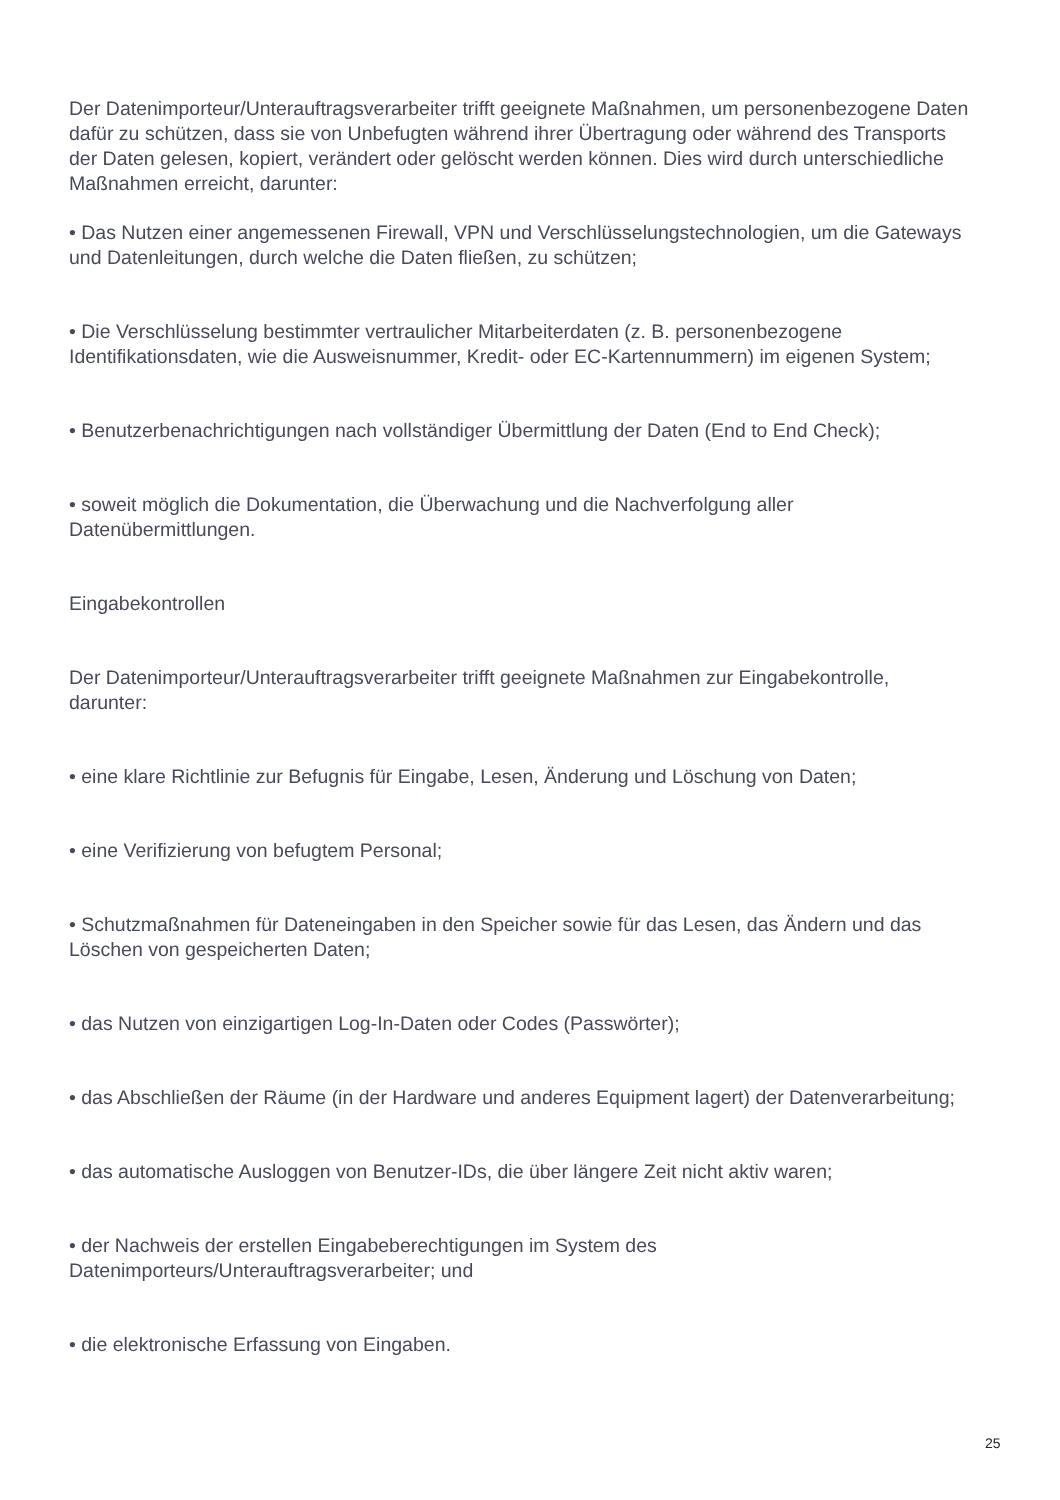Der Datenimporteur/Unterauftragsverarbeiter trifft geeignete Maßnahmen, um personenbezogene Daten dafür zu schützen, dass sie von Unbefugten während ihrer Übertragung oder während des Transports der Daten gelesen, kopiert, verändert oder gelöscht werden können. Dies wird durch unterschiedliche Maßnahmen erreicht, darunter:
• Das Nutzen einer angemessenen Firewall, VPN und Verschlüsselungstechnologien, um die Gateways und Datenleitungen, durch welche die Daten fließen, zu schützen;
• Die Verschlüsselung bestimmter vertraulicher Mitarbeiterdaten (z. B. personenbezogene Identifikationsdaten, wie die Ausweisnummer, Kredit- oder EC-Kartennummern) im eigenen System;
• Benutzerbenachrichtigungen nach vollständiger Übermittlung der Daten (End to End Check);
• soweit möglich die Dokumentation, die Überwachung und die Nachverfolgung aller Datenübermittlungen.
Eingabekontrollen
Der Datenimporteur/Unterauftragsverarbeiter trifft geeignete Maßnahmen zur Eingabekontrolle, darunter:
• eine klare Richtlinie zur Befugnis für Eingabe, Lesen, Änderung und Löschung von Daten;
• eine Verifizierung von befugtem Personal;
• Schutzmaßnahmen für Dateneingaben in den Speicher sowie für das Lesen, das Ändern und das Löschen von gespeicherten Daten;
• das Nutzen von einzigartigen Log-In-Daten oder Codes (Passwörter);
• das Abschließen der Räume (in der Hardware und anderes Equipment lagert) der Datenverarbeitung;
• das automatische Ausloggen von Benutzer-IDs, die über längere Zeit nicht aktiv waren;
• der Nachweis der erstellen Eingabeberechtigungen im System des Datenimporteurs/Unterauftragsverarbeiter; und
• die elektronische Erfassung von Eingaben.
25